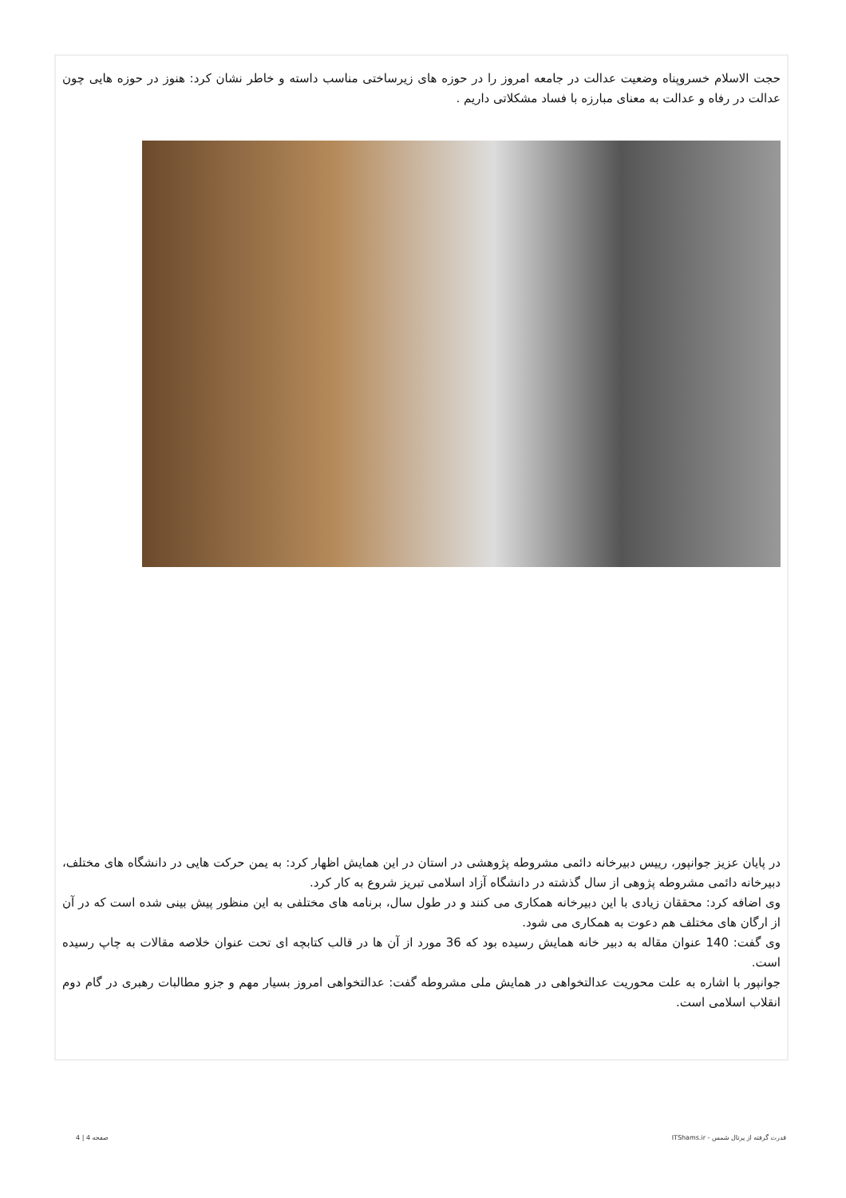حجت الاسلام خسروپناه وضعیت عدالت در جامعه امروز را در حوزه های زیرساختی مناسب داسته و خاطر نشان کرد: هنوز در حوزه هایی چون عدالت در رفاه و عدالت به معنای مبارزه با فساد مشکلاتی داریم .
در پایان عزیز جوانپور، رییس دبیرخانه دائمی مشروطه پژوهشی در استان در این همایش اظهار کرد: به یمن حرکت هایی در دانشگاه های مختلف، دبیرخانه دائمی مشروطه پژوهی از سال گذشته در دانشگاه آزاد اسلامی تبریز شروع به کار کرد.
وی اضافه کرد: محققان زیادی با این دبیرخانه همکاری می کنند و در طول سال، برنامه های مختلفی به این منظور پیش بینی شده است که در آن از ارگان های مختلف هم دعوت به همکاری می شود.
وی گفت: 140 عنوان مقاله به دبیر خانه همایش رسیده بود که 36 مورد از آن ها در قالب کتابچه ای تحت عنوان خلاصه مقالات به چاپ رسیده است.
جوانپور با اشاره به علت محوریت عدالتخواهی در همایش ملی مشروطه گفت: عدالتخواهی امروز بسیار مهم و جزو مطالبات رهبری در گام دوم انقلاب اسلامی است.
قدرت گرفته از پرتال شمس - ITShams.ir صفحه 4 | 4